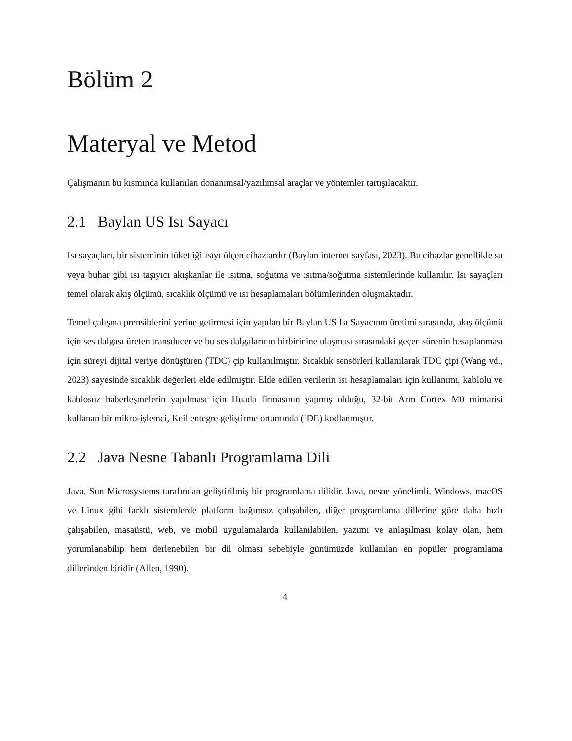Bölüm 2
Materyal ve Metod
Çalışmanın bu kısmında kullanılan donanımsal/yazılımsal araçlar ve yöntemler tartışılacaktır.
2.1 Baylan US Isı Sayacı
Isı sayaçları, bir sisteminin tükettiği ısıyı ölçen cihazlardır (Baylan internet sayfası, 2023). Bu cihazlar genellikle su veya buhar gibi ısı taşıyıcı akışkanlar ile ısıtma, soğutma ve ısıtma/soğutma sistemlerinde kullanılır. Isı sayaçları temel olarak akış ölçümü, sıcaklık ölçümü ve ısı hesaplamaları bölümlerinden oluşmaktadır.
Temel çalışma prensiblerini yerine getirmesi için yapılan bir Baylan US Isı Sayacının üretimi sırasında, akış ölçümü için ses dalgası üreten transducer ve bu ses dalgalarının birbirinine ulaşması sırasındaki geçen sürenin hesaplanması için süreyi dijital veriye dönüştüren (TDC) çip kullanılmıştır. Sıcaklık sensörleri kullanılarak TDC çipi (Wang vd., 2023) sayesinde sıcaklık değerleri elde edilmiştir. Elde edilen verilerin ısı hesaplamaları için kullanımı, kablolu ve kablosuz haberleşmelerin yapılması için Huada firmasının yapmış olduğu, 32-bit Arm Cortex M0 mimarisi kullanan bir mikro-işlemci, Keil entegre geliştirme ortamında (IDE) kodlanmıştır.
2.2 Java Nesne Tabanlı Programlama Dili
Java, Sun Microsystems tarafından geliştirilmiş bir programlama dilidir. Java, nesne yönelimli, Windows, macOS ve Linux gibi farklı sistemlerde platform bağımsız çalışabilen, diğer programlama dillerine göre daha hızlı çalışabilen, masaüstü, web, ve mobil uygulamalarda kullanılabilen, yazımı ve anlaşılması kolay olan, hem yorumlanabilip hem derlenebilen bir dil olması sebebiyle günümüzde kullanılan en popüler programlama dillerinden biridir (Allen, 1990).
4